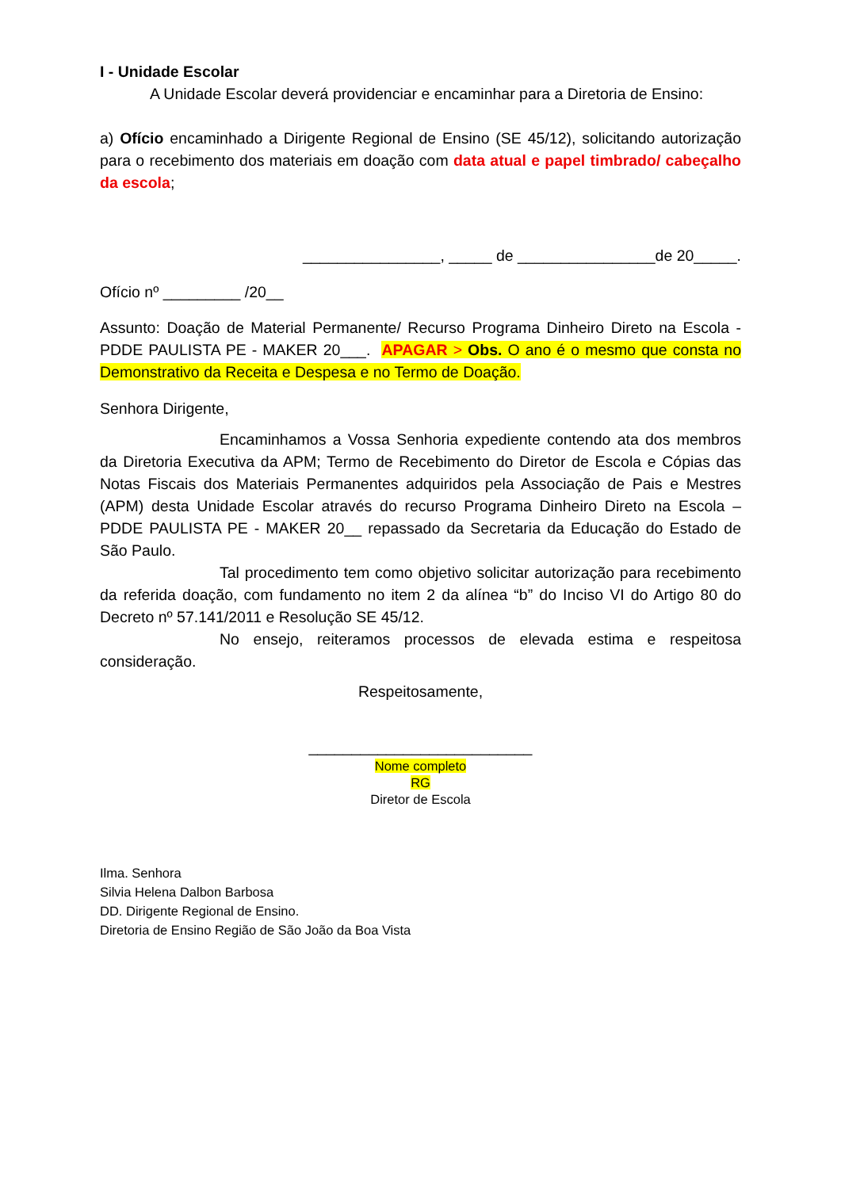I - Unidade Escolar
A Unidade Escolar deverá providenciar e encaminhar para a Diretoria de Ensino:
a) Ofício encaminhado a Dirigente Regional de Ensino (SE 45/12), solicitando autorização para o recebimento dos materiais em doação com data atual e papel timbrado/ cabeçalho da escola;
________________, _____ de ________________de 20_____.
Ofício nº _________ /20__
Assunto: Doação de Material Permanente/ Recurso Programa Dinheiro Direto na Escola - PDDE PAULISTA PE - MAKER 20___. APAGAR > Obs. O ano é o mesmo que consta no Demonstrativo da Receita e Despesa e no Termo de Doação.
Senhora Dirigente,
Encaminhamos a Vossa Senhoria expediente contendo ata dos membros da Diretoria Executiva da APM; Termo de Recebimento do Diretor de Escola e Cópias das Notas Fiscais dos Materiais Permanentes adquiridos pela Associação de Pais e Mestres (APM) desta Unidade Escolar através do recurso Programa Dinheiro Direto na Escola – PDDE PAULISTA PE - MAKER 20__ repassado da Secretaria da Educação do Estado de São Paulo.
Tal procedimento tem como objetivo solicitar autorização para recebimento da referida doação, com fundamento no item 2 da alínea “b” do Inciso VI do Artigo 80 do Decreto nº 57.141/2011 e Resolução SE 45/12.
No ensejo, reiteramos processos de elevada estima e respeitosa consideração.
Respeitosamente,
__________________________
Nome completo
RG
Diretor de Escola
Ilma. Senhora
Silvia Helena Dalbon Barbosa
DD. Dirigente Regional de Ensino.
Diretoria de Ensino Região de São João da Boa Vista